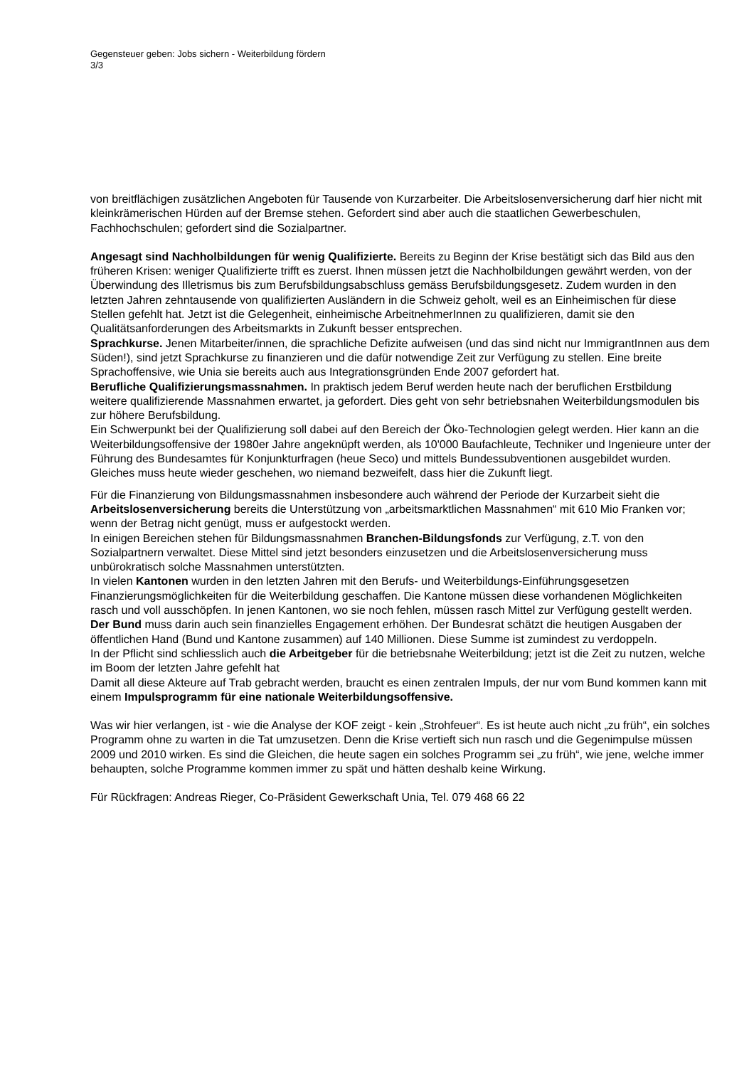Gegensteuer geben: Jobs sichern - Weiterbildung fördern
3/3
von breitflächigen zusätzlichen Angeboten für Tausende von Kurzarbeiter. Die Arbeitslosenversicherung darf hier nicht mit kleinkrämerischen Hürden auf der Bremse stehen. Gefordert sind aber auch die staatlichen Gewerbeschulen, Fachhochschulen; gefordert sind die Sozialpartner.
Angesagt sind Nachholbildungen für wenig Qualifizierte. Bereits zu Beginn der Krise bestätigt sich das Bild aus den früheren Krisen: weniger Qualifizierte trifft es zuerst. Ihnen müssen jetzt die Nachholbildungen gewährt werden, von der Überwindung des Illetrismus bis zum Berufsbildungsabschluss gemäss Berufsbildungsgesetz. Zudem wurden in den letzten Jahren zehntausende von qualifizierten Ausländern in die Schweiz geholt, weil es an Einheimischen für diese Stellen gefehlt hat. Jetzt ist die Gelegenheit, einheimische ArbeitnehmerInnen zu qualifizieren, damit sie den Qualitätsanforderungen des Arbeitsmarkts in Zukunft besser entsprechen.
Sprachkurse. Jenen Mitarbeiter/innen, die sprachliche Defizite aufweisen (und das sind nicht nur ImmigrantInnen aus dem Süden!), sind jetzt Sprachkurse zu finanzieren und die dafür notwendige Zeit zur Verfügung zu stellen. Eine breite Sprachoffensive, wie Unia sie bereits auch aus Integrationsgründen Ende 2007 gefordert hat.
Berufliche Qualifizierungsmassnahmen. In praktisch jedem Beruf werden heute nach der beruflichen Erstbildung weitere qualifizierende Massnahmen erwartet, ja gefordert. Dies geht von sehr betriebsnahen Weiterbildungsmodulen bis zur höhere Berufsbildung.
Ein Schwerpunkt bei der Qualifizierung soll dabei auf den Bereich der Öko-Technologien gelegt werden. Hier kann an die Weiterbildungsoffensive der 1980er Jahre angeknüpft werden, als 10'000 Baufachleute, Techniker und Ingenieure unter der Führung des Bundesamtes für Konjunkturfragen (heue Seco) und mittels Bundessubventionen ausgebildet wurden. Gleiches muss heute wieder geschehen, wo niemand bezweifelt, dass hier die Zukunft liegt.
Für die Finanzierung von Bildungsmassnahmen insbesondere auch während der Periode der Kurzarbeit sieht die Arbeitslosenversicherung bereits die Unterstützung von „arbeitsmarktlichen Massnahmen“ mit 610 Mio Franken vor; wenn der Betrag nicht genügt, muss er aufgestockt werden.
In einigen Bereichen stehen für Bildungsmassnahmen Branchen-Bildungsfonds zur Verfügung, z.T. von den Sozialpartnern verwaltet. Diese Mittel sind jetzt besonders einzusetzen und die Arbeitslosenversicherung muss unbürokratisch solche Massnahmen unterstützten.
In vielen Kantonen wurden in den letzten Jahren mit den Berufs- und Weiterbildungs-Einführungsgesetzen Finanzierungsmöglichkeiten für die Weiterbildung geschaffen. Die Kantone müssen diese vorhandenen Möglichkeiten rasch und voll ausschöpfen. In jenen Kantonen, wo sie noch fehlen, müssen rasch Mittel zur Verfügung gestellt werden.
Der Bund muss darin auch sein finanzielles Engagement erhöhen. Der Bundesrat schätzt die heutigen Ausgaben der öffentlichen Hand (Bund und Kantone zusammen) auf 140 Millionen. Diese Summe ist zumindest zu verdoppeln.
In der Pflicht sind schliesslich auch die Arbeitgeber für die betriebsnahe Weiterbildung; jetzt ist die Zeit zu nutzen, welche im Boom der letzten Jahre gefehlt hat
Damit all diese Akteure auf Trab gebracht werden, braucht es einen zentralen Impuls, der nur vom Bund kommen kann mit einem Impulsprogramm für eine nationale Weiterbildungsoffensive.
Was wir hier verlangen, ist - wie die Analyse der KOF zeigt - kein „Strohfeuer“. Es ist heute auch nicht „zu früh“, ein solches Programm ohne zu warten in die Tat umzusetzen. Denn die Krise vertieft sich nun rasch und die Gegenimpulse müssen 2009 und 2010 wirken. Es sind die Gleichen, die heute sagen ein solches Programm sei „zu früh“, wie jene, welche immer behaupten, solche Programme kommen immer zu spät und hätten deshalb keine Wirkung.
Für Rückfragen: Andreas Rieger, Co-Präsident Gewerkschaft Unia, Tel. 079 468 66 22